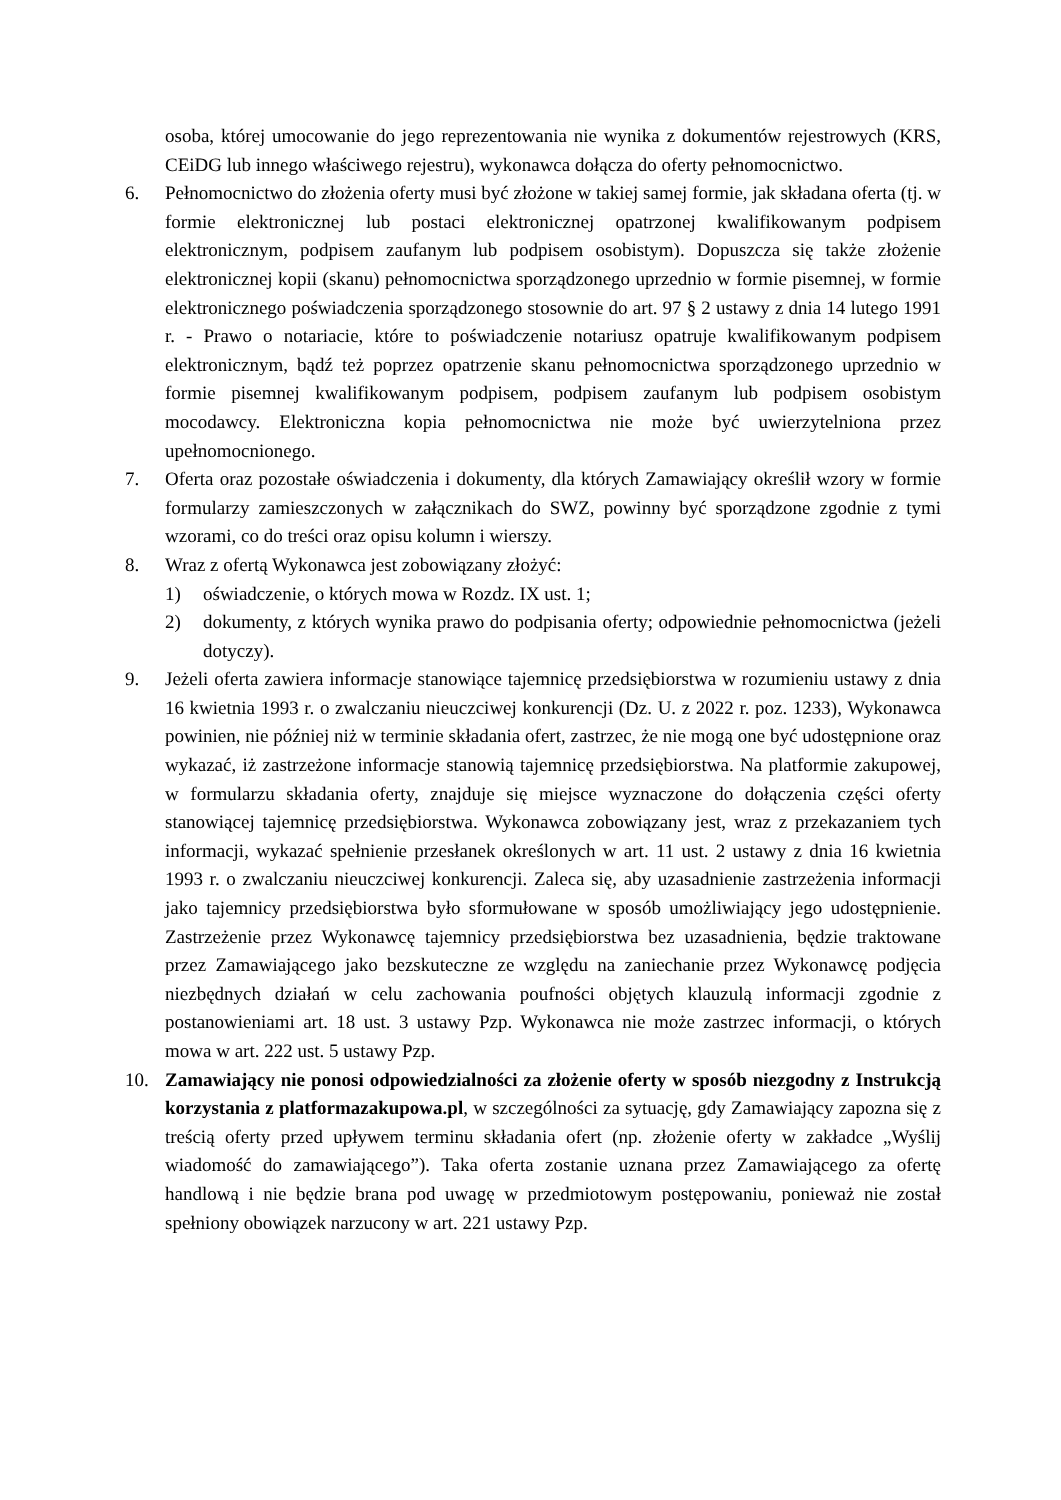osoba, której umocowanie do jego reprezentowania nie wynika z dokumentów rejestrowych (KRS, CEiDG lub innego właściwego rejestru), wykonawca dołącza do oferty pełnomocnictwo.
6. Pełnomocnictwo do złożenia oferty musi być złożone w takiej samej formie, jak składana oferta (tj. w formie elektronicznej lub postaci elektronicznej opatrzonej kwalifikowanym podpisem elektronicznym, podpisem zaufanym lub podpisem osobistym). Dopuszcza się także złożenie elektronicznej kopii (skanu) pełnomocnictwa sporządzonego uprzednio w formie pisemnej, w formie elektronicznego poświadczenia sporządzonego stosownie do art. 97 § 2 ustawy z dnia 14 lutego 1991 r. - Prawo o notariacie, które to poświadczenie notariusz opatruje kwalifikowanym podpisem elektronicznym, bądź też poprzez opatrzenie skanu pełnomocnictwa sporządzonego uprzednio w formie pisemnej kwalifikowanym podpisem, podpisem zaufanym lub podpisem osobistym mocodawcy. Elektroniczna kopia pełnomocnictwa nie może być uwierzytelniona przez upełnomocnionego.
7. Oferta oraz pozostałe oświadczenia i dokumenty, dla których Zamawiający określił wzory w formie formularzy zamieszczonych w załącznikach do SWZ, powinny być sporządzone zgodnie z tymi wzorami, co do treści oraz opisu kolumn i wierszy.
8. Wraz z ofertą Wykonawca jest zobowiązany złożyć:
1) oświadczenie, o których mowa w Rozdz. IX ust. 1;
2) dokumenty, z których wynika prawo do podpisania oferty; odpowiednie pełnomocnictwa (jeżeli dotyczy).
9. Jeżeli oferta zawiera informacje stanowiące tajemnicę przedsiębiorstwa w rozumieniu ustawy z dnia 16 kwietnia 1993 r. o zwalczaniu nieuczciwej konkurencji (Dz. U. z 2022 r. poz. 1233), Wykonawca powinien, nie później niż w terminie składania ofert, zastrzec, że nie mogą one być udostępnione oraz wykazać, iż zastrzeżone informacje stanowią tajemnicę przedsiębiorstwa. Na platformie zakupowej, w formularzu składania oferty, znajduje się miejsce wyznaczone do dołączenia części oferty stanowiącej tajemnicę przedsiębiorstwa. Wykonawca zobowiązany jest, wraz z przekazaniem tych informacji, wykazać spełnienie przesłanek określonych w art. 11 ust. 2 ustawy z dnia 16 kwietnia 1993 r. o zwalczaniu nieuczciwej konkurencji. Zaleca się, aby uzasadnienie zastrzeżenia informacji jako tajemnicy przedsiębiorstwa było sformułowane w sposób umożliwiający jego udostępnienie. Zastrzeżenie przez Wykonawcę tajemnicy przedsiębiorstwa bez uzasadnienia, będzie traktowane przez Zamawiającego jako bezskuteczne ze względu na zaniechanie przez Wykonawcę podjęcia niezbędnych działań w celu zachowania poufności objętych klauzulą informacji zgodnie z postanowieniami art. 18 ust. 3 ustawy Pzp. Wykonawca nie może zastrzec informacji, o których mowa w art. 222 ust. 5 ustawy Pzp.
10. Zamawiający nie ponosi odpowiedzialności za złożenie oferty w sposób niezgodny z Instrukcją korzystania z platformazakupowa.pl, w szczególności za sytuację, gdy Zamawiający zapozna się z treścią oferty przed upływem terminu składania ofert (np. złożenie oferty w zakładce „Wyślij wiadomość do zamawiającego”). Taka oferta zostanie uznana przez Zamawiającego za ofertę handlową i nie będzie brana pod uwagę w przedmiotowym postępowaniu, ponieważ nie został spełniony obowiązek narzucony w art. 221 ustawy Pzp.